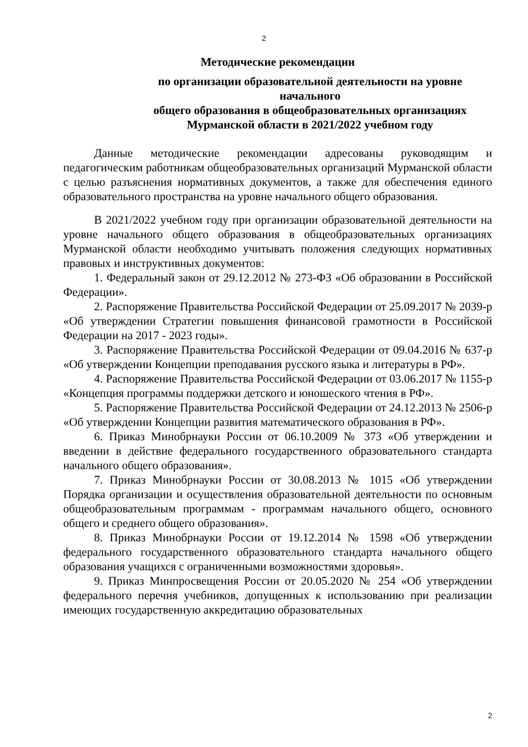2
Методические рекомендации
по организации образовательной деятельности на уровне начального
общего образования в общеобразовательных организациях
Мурманской области в 2021/2022 учебном году
Данные методические рекомендации адресованы руководящим и педагогическим работникам общеобразовательных организаций Мурманской области с целью разъяснения нормативных документов, а также для обеспечения единого образовательного пространства на уровне начального общего образования.
В 2021/2022 учебном году при организации образовательной деятельности на уровне начального общего образования в общеобразовательных организациях Мурманской области необходимо учитывать положения следующих нормативных правовых и инструктивных документов:
1. Федеральный закон от 29.12.2012 № 273-ФЗ «Об образовании в Российской Федерации».
2. Распоряжение Правительства Российской Федерации от 25.09.2017 № 2039-р «Об утверждении Стратегии повышения финансовой грамотности в Российской Федерации на 2017 - 2023 годы».
3. Распоряжение Правительства Российской Федерации от 09.04.2016 № 637-р «Об утверждении Концепции преподавания русского языка и литературы в РФ».
4. Распоряжение Правительства Российской Федерации от 03.06.2017 № 1155-р «Концепция программы поддержки детского и юношеского чтения в РФ».
5. Распоряжение Правительства Российской Федерации от 24.12.2013 № 2506-р «Об утверждении Концепции развития математического образования в РФ».
6. Приказ Минобрнауки России от 06.10.2009 № 373 «Об утверждении и введении в действие федерального государственного образовательного стандарта начального общего образования».
7. Приказ Минобрнауки России от 30.08.2013 № 1015 «Об утверждении Порядка организации и осуществления образовательной деятельности по основным общеобразовательным программам - программам начального общего, основного общего и среднего общего образования».
8. Приказ Минобрнауки России от 19.12.2014 № 1598 «Об утверждении федерального государственного образовательного стандарта начального общего образования учащихся с ограниченными возможностями здоровья».
9. Приказ Минпросвещения России от 20.05.2020 № 254 «Об утверждении федерального перечня учебников, допущенных к использованию при реализации имеющих государственную аккредитацию образовательных
2